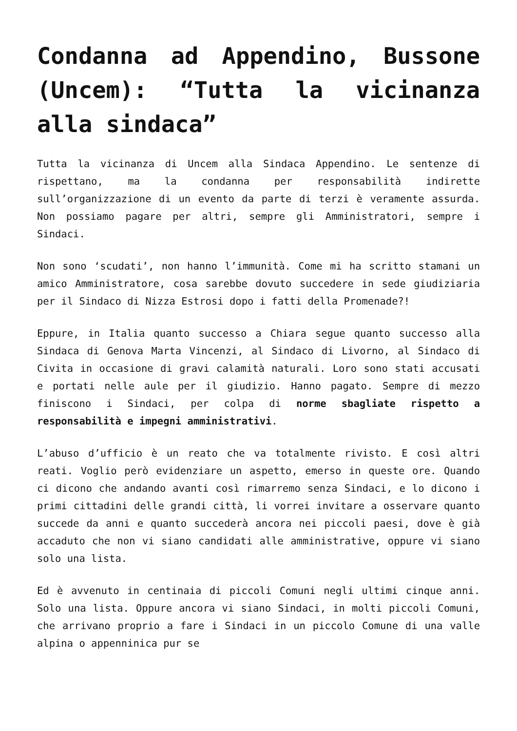Condanna ad Appendino, Bussone (Uncem): “Tutta la vicinanza alla sindaca”
Tutta la vicinanza di Uncem alla Sindaca Appendino. Le sentenze di rispettano, ma la condanna per responsabilità indirette sull’organizzazione di un evento da parte di terzi è veramente assurda. Non possiamo pagare per altri, sempre gli Amministratori, sempre i Sindaci.
Non sono ‘scudati’, non hanno l’immunità. Come mi ha scritto stamani un amico Amministratore, cosa sarebbe dovuto succedere in sede giudiziaria per il Sindaco di Nizza Estrosi dopo i fatti della Promenade?!
Eppure, in Italia quanto successo a Chiara segue quanto successo alla Sindaca di Genova Marta Vincenzi, al Sindaco di Livorno, al Sindaco di Civita in occasione di gravi calamità naturali. Loro sono stati accusati e portati nelle aule per il giudizio. Hanno pagato. Sempre di mezzo finiscono i Sindaci, per colpa di norme sbagliate rispetto a responsabilità e impegni amministrativi.
L’abuso d’ufficio è un reato che va totalmente rivisto. E così altri reati. Voglio però evidenziare un aspetto, emerso in queste ore. Quando ci dicono che andando avanti così rimarremo senza Sindaci, e lo dicono i primi cittadini delle grandi città, li vorrei invitare a osservare quanto succede da anni e quanto succederà ancora nei piccoli paesi, dove è già accaduto che non vi siano candidati alle amministrative, oppure vi siano solo una lista.
Ed è avvenuto in centinaia di piccoli Comuni negli ultimi cinque anni. Solo una lista. Oppure ancora vi siano Sindaci, in molti piccoli Comuni, che arrivano proprio a fare i Sindaci in un piccolo Comune di una valle alpina o appenninica pur se